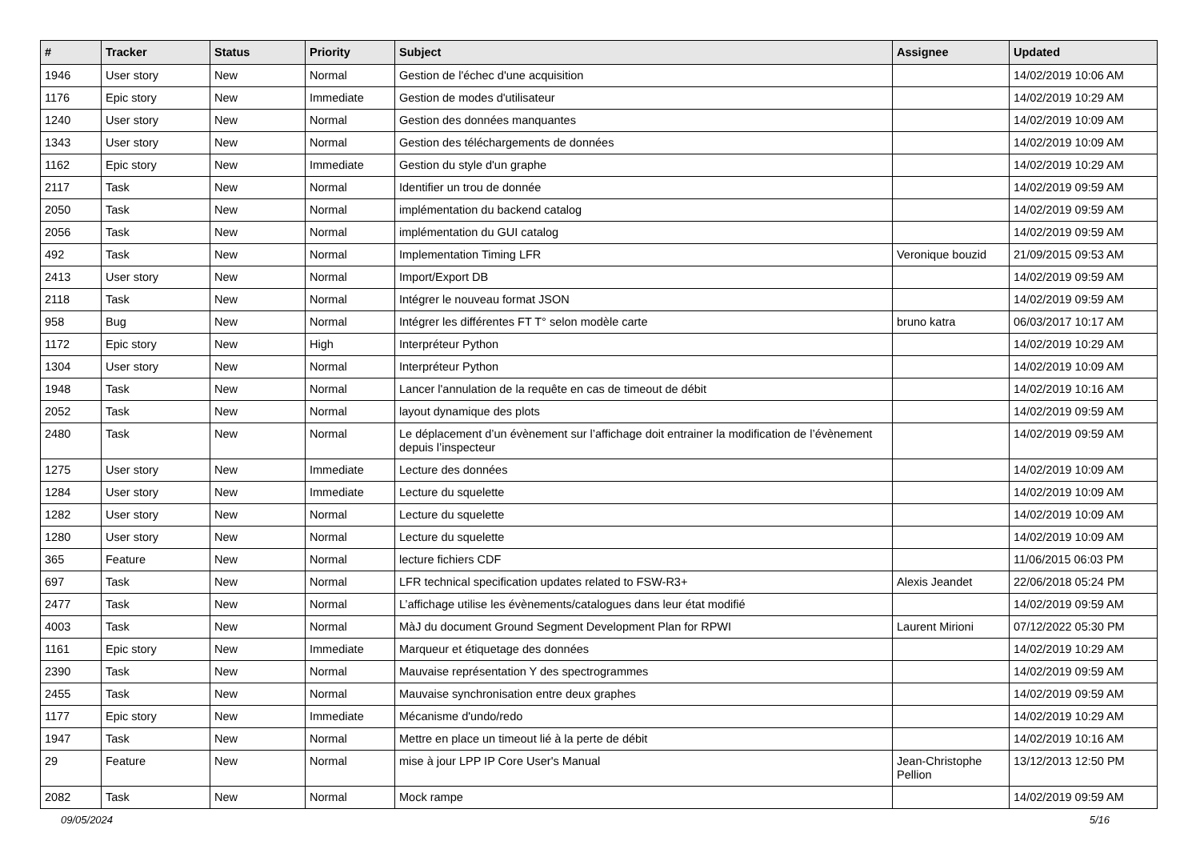| # | Tracker | Status | Priority | Subject | Assignee | Updated |
| --- | --- | --- | --- | --- | --- | --- |
| 1946 | User story | New | Normal | Gestion de l'échec d'une acquisition | | 14/02/2019 10:06 AM |
| 1176 | Epic story | New | Immediate | Gestion de modes d'utilisateur | | 14/02/2019 10:29 AM |
| 1240 | User story | New | Normal | Gestion des données manquantes | | 14/02/2019 10:09 AM |
| 1343 | User story | New | Normal | Gestion des téléchargements de données | | 14/02/2019 10:09 AM |
| 1162 | Epic story | New | Immediate | Gestion du style d'un graphe | | 14/02/2019 10:29 AM |
| 2117 | Task | New | Normal | Identifier un trou de donnée | | 14/02/2019 09:59 AM |
| 2050 | Task | New | Normal | implémentation du backend catalog | | 14/02/2019 09:59 AM |
| 2056 | Task | New | Normal | implémentation du GUI catalog | | 14/02/2019 09:59 AM |
| 492 | Task | New | Normal | Implementation Timing LFR | Veronique bouzid | 21/09/2015 09:53 AM |
| 2413 | User story | New | Normal | Import/Export DB | | 14/02/2019 09:59 AM |
| 2118 | Task | New | Normal | Intégrer le nouveau format JSON | | 14/02/2019 09:59 AM |
| 958 | Bug | New | Normal | Intégrer les différentes FT T° selon modèle carte | bruno katra | 06/03/2017 10:17 AM |
| 1172 | Epic story | New | High | Interpréteur Python | | 14/02/2019 10:29 AM |
| 1304 | User story | New | Normal | Interpréteur Python | | 14/02/2019 10:09 AM |
| 1948 | Task | New | Normal | Lancer l'annulation de la requête en cas de timeout de débit | | 14/02/2019 10:16 AM |
| 2052 | Task | New | Normal | layout dynamique des plots | | 14/02/2019 09:59 AM |
| 2480 | Task | New | Normal | Le déplacement d’un évènement sur l’affichage doit entrainer la modification de l’évènement depuis l’inspecteur | | 14/02/2019 09:59 AM |
| 1275 | User story | New | Immediate | Lecture des données | | 14/02/2019 10:09 AM |
| 1284 | User story | New | Immediate | Lecture du squelette | | 14/02/2019 10:09 AM |
| 1282 | User story | New | Normal | Lecture du squelette | | 14/02/2019 10:09 AM |
| 1280 | User story | New | Normal | Lecture du squelette | | 14/02/2019 10:09 AM |
| 365 | Feature | New | Normal | lecture fichiers CDF | | 11/06/2015 06:03 PM |
| 697 | Task | New | Normal | LFR technical specification updates related to FSW-R3+ | Alexis Jeandet | 22/06/2018 05:24 PM |
| 2477 | Task | New | Normal | L’affichage utilise les évènements/catalogues dans leur état modifié | | 14/02/2019 09:59 AM |
| 4003 | Task | New | Normal | MàJ du document Ground Segment Development Plan for RPWI | Laurent Mirioni | 07/12/2022 05:30 PM |
| 1161 | Epic story | New | Immediate | Marqueur et étiquetage des données | | 14/02/2019 10:29 AM |
| 2390 | Task | New | Normal | Mauvaise représentation Y des spectrogrammes | | 14/02/2019 09:59 AM |
| 2455 | Task | New | Normal | Mauvaise synchronisation entre deux graphes | | 14/02/2019 09:59 AM |
| 1177 | Epic story | New | Immediate | Mécanisme d'undo/redo | | 14/02/2019 10:29 AM |
| 1947 | Task | New | Normal | Mettre en place un timeout lié à la perte de débit | | 14/02/2019 10:16 AM |
| 29 | Feature | New | Normal | mise à jour LPP IP Core User's Manual | Jean-Christophe Pellion | 13/12/2013 12:50 PM |
| 2082 | Task | New | Normal | Mock rampe | | 14/02/2019 09:59 AM |
09/05/2024 5/16